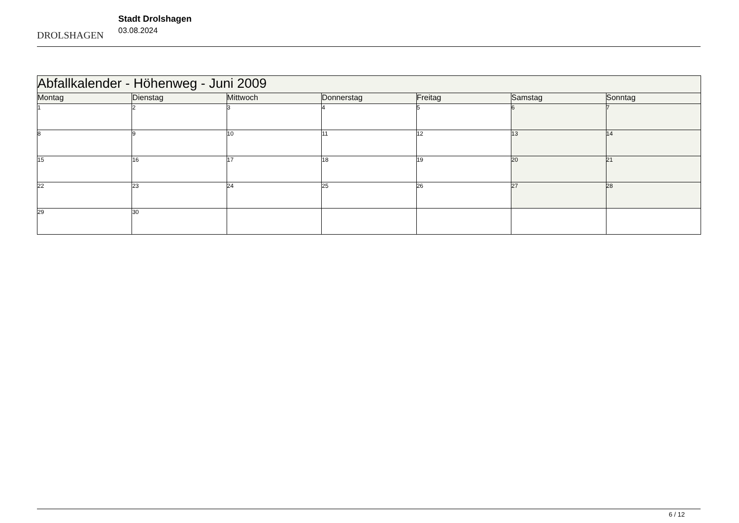DROLSHAGEN
Stadt Drolshagen
03.08.2024
| Abfallkalender - Höhenweg - Juni 2009 | | | | | | |
| Montag | Dienstag | Mittwoch | Donnerstag | Freitag | Samstag | Sonntag |
| 1 | 2 | 3 | 4 | 5 | 6 | 7 |
| 8 | 9 | 10 | 11 | 12 | 13 | 14 |
| 15 | 16 | 17 | 18 | 19 | 20 | 21 |
| 22 | 23 | 24 | 25 | 26 | 27 | 28 |
| 29 | 30 | | | | | |
6 / 12